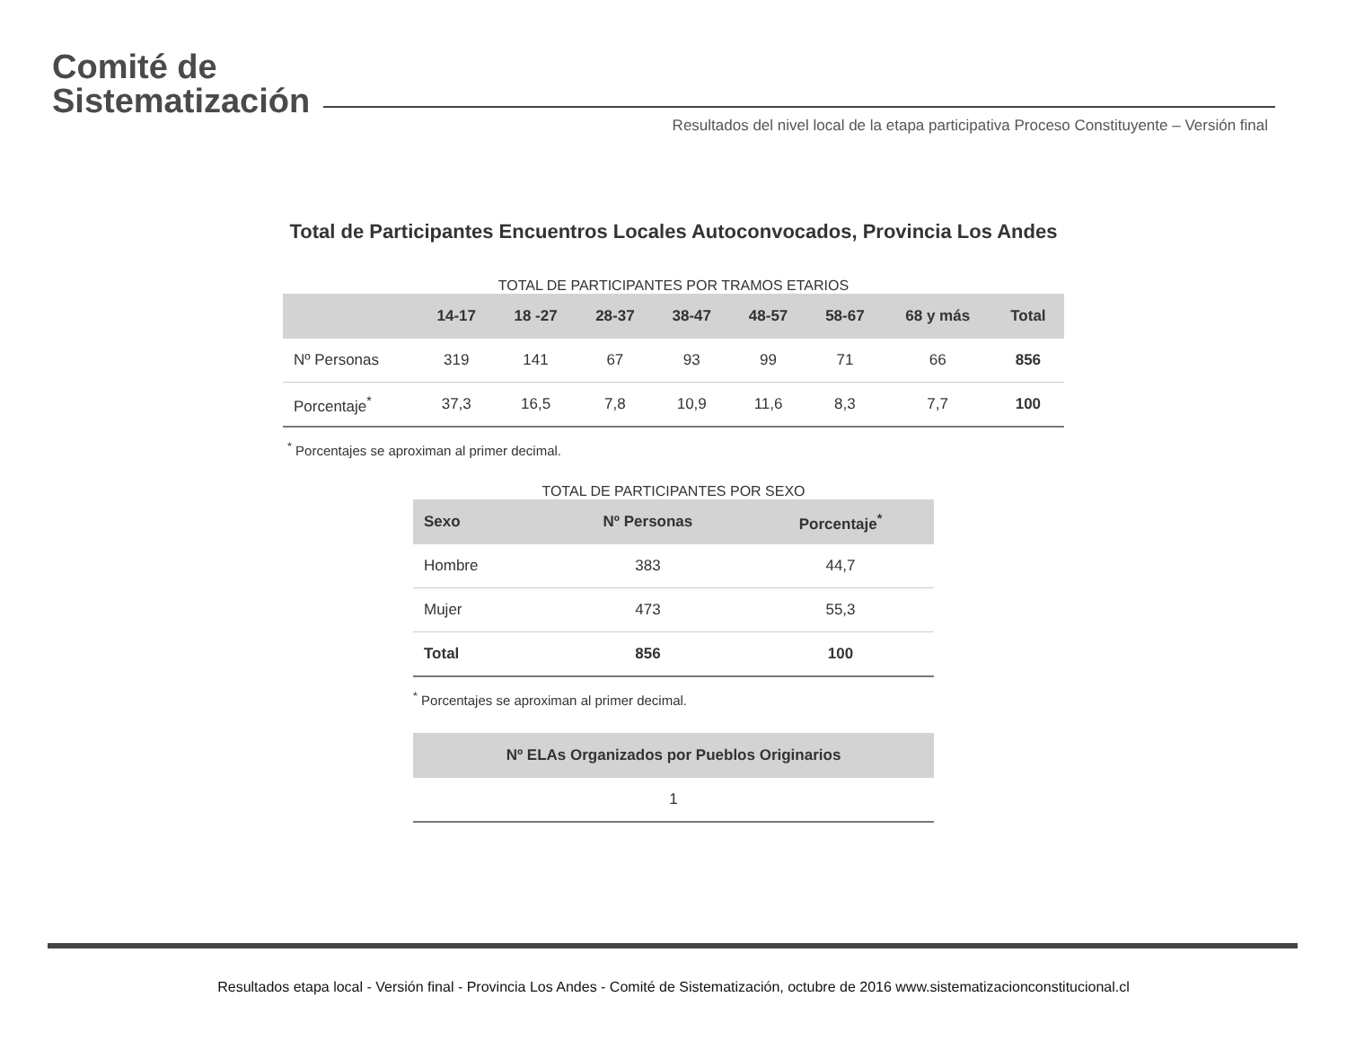Comité de
Sistematización
Resultados del nivel local de la etapa participativa Proceso Constituyente – Versión final
Total de Participantes Encuentros Locales Autoconvocados, Provincia Los Andes
TOTAL DE PARTICIPANTES POR TRAMOS ETARIOS
| | 14-17 | 18 -27 | 28-37 | 38-47 | 48-57 | 58-67 | 68 y más | Total |
| --- | --- | --- | --- | --- | --- | --- | --- | --- |
| Nº Personas | 319 | 141 | 67 | 93 | 99 | 71 | 66 | 856 |
| Porcentaje<sup>*</sup> | 37,3 | 16,5 | 7,8 | 10,9 | 11,6 | 8,3 | 7,7 | 100 |
<sup>*</sup> Porcentajes se aproximan al primer decimal.
TOTAL DE PARTICIPANTES POR SEXO
| Sexo | Nº Personas | Porcentaje<sup>*</sup> |
| --- | --- | --- |
| Hombre | 383 | 44,7 |
| Mujer | 473 | 55,3 |
| Total | 856 | 100 |
<sup>*</sup> Porcentajes se aproximan al primer decimal.
| Nº ELAs Organizados por Pueblos Originarios |
| --- |
| 1 |
Resultados etapa local - Versión final - Provincia Los Andes - Comité de Sistematización, octubre de 2016 www.sistematizacionconstitucional.cl